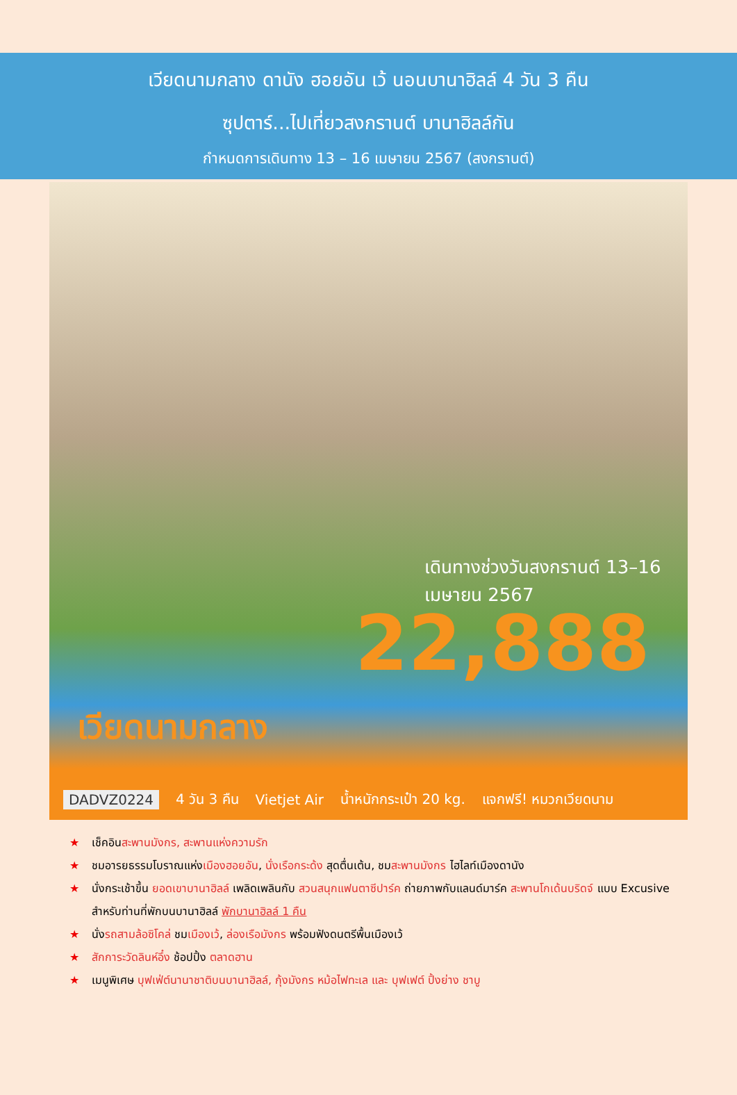เวียดนามกลาง ดานัง ฮอยอัน เว้ นอนบานาฮิลล์ 4 วัน 3 คืน
ซุปตาร์...ไปเที่ยวสงกรานต์ บานาฮิลล์กัน
กำหนดการเดินทาง 13 – 16 เมษายน 2567 (สงกรานต์)
เดินทางช่วงวันสงกรานต์ 13–16 เมษายน 2567
22,888
เวียดนามกลาง
DADVZ0224 4 วัน 3 คืน Vietjet Air น้ำหนักกระเป๋า 20 kg. แจกฟรี! หมวกเวียดนาม
★ เช็คอินสะพานมังกร, สะพานแห่งความรัก
★ ชมอารยธรรมโบราณแห่งเมืองฮอยอัน, นั่งเรือกระด้ง สุดตื่นเต้น, ชมสะพานมังกร ไฮไลท์เมืองดานัง
★ นั่งกระเช้าขึ้น ยอดเขาบานาฮิลล์ เพลิดเพลินกับ สวนสนุกแฟนตาซีปาร์ค ถ่ายภาพกับแลนด์มาร์ค สะพานโกเด้นบริดจ์ แบบ Excusive สำหรับท่านที่พักบนบานาฮิลล์ พักบานาฮิลล์ 1 คืน
★ นั่งรถสามล้อซิโคล่ ชมเมืองเว้, ล่องเรือมังกร พร้อมฟังดนตรีพื้นเมืองเว้
★ สักการะวัดลินห์อึ๋ง ช้อปปิ้ง ตลาดฮาน
★ เมนูพิเศษ บุฟเฟ่ต์นานาชาติบนบานาฮิลล์, กุ้งมังกร หม้อไฟทะเล และ บุฟเฟต์ ปิ้งย่าง ชาบู